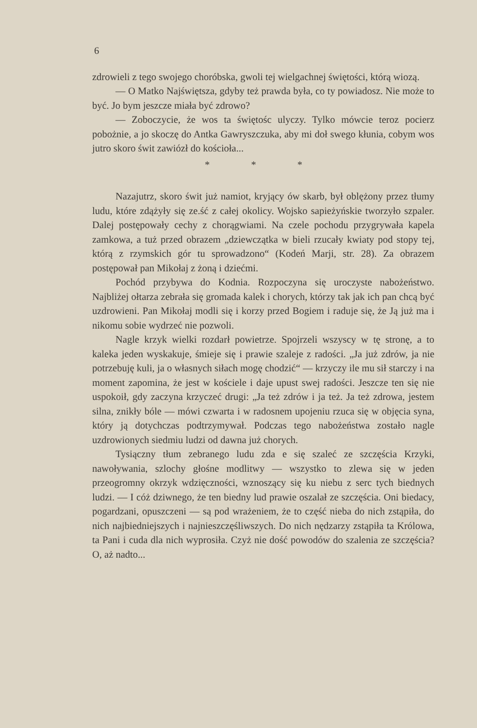6
zdrowieli z tego swojego choróbska, gwoli tej wielgachnej świętości, którą wiozą.
— O Matko Najświętsza, gdyby też prawda była, co ty powiadosz. Nie może to być. Jo bym jeszcze miała być zdrowo?
— Zoboczycie, że wos ta świętośc ulyczy. Tylko mówcie teroz pocierz pobożnie, a jo skoczę do Antka Gawryszczuka, aby mi doł swego kłunia, cobym wos jutro skoro świt zawiózł do kościoła...
* * *
Nazajutrz, skoro świt już namiot, kryjący ów skarb, był oblężony przez tłumy ludu, które zdążyły się ze.ść z całej okolicy. Wojsko sapieżyńskie tworzyło szpaler. Dalej postępowały cechy z chorągwiami. Na czele pochodu przygrywała kapela zamkowa, a tuż przed obrazem „dziewczątka w bieli rzucały kwiaty pod stopy tej, którą z rzymskich gór tu sprowadzono“ (Kodeń Marji, str. 28). Za obrazem postępował pan Mikołaj z żoną i dziećmi.
Pochód przybywa do Kodnia. Rozpoczyna się uroczyste nabożeństwo. Najbliżej ołtarza zebrała się gromada kalek i chorych, którzy tak jak ich pan chcą być uzdrowieni. Pan Mikołaj modli się i korzy przed Bogiem i raduje się, że Ją już ma i nikomu sobie wydrzeć nie pozwoli.
Nagle krzyk wielki rozdarł powietrze. Spojrzeli wszyscy w tę stronę, a to kaleka jeden wyskakuje, śmieje się i prawie szaleje z radości. „Ja już zdrów, ja nie potrzebuję kuli, ja o własnych siłach mogę chodzić“ — krzyczy ile mu sił starczy i na moment zapomina, że jest w kościele i daje upust swej radości. Jeszcze ten się nie uspokoił, gdy zaczyna krzyczeć drugi: „Ja też zdrów i ja też. Ja też zdrowa, jestem silna, znikły bóle — mówi czwarta i w radosnem upojeniu rzuca się w objęcia syna, który ją dotychczas podtrzymywał. Podczas tego nabożeństwa zostało nagle uzdrowionych siedmiu ludzi od dawna już chorych.
Tysiączny tłum zebranego ludu zda e się szaleć ze szczęścia Krzyki, nawoływania, szlochy głośne modlitwy — wszystko to zlewa się w jeden przeogromny okrzyk wdzięczności, wznoszący się ku niebu z serc tych biednych ludzi. — I cóż dziwnego, że ten biedny lud prawie oszalał ze szczęścia. Oni biedacy, pogardzani, opuszczeni — są pod wrażeniem, że to część nieba do nich zstąpiła, do nich najbiedniejszych i najnieszczęśliwszych. Do nich nędzarzy zstąpiła ta Królowa, ta Pani i cuda dla nich wyprosiła. Czyż nie dość powodów do szalenia ze szczęścia? O, aż nadto...